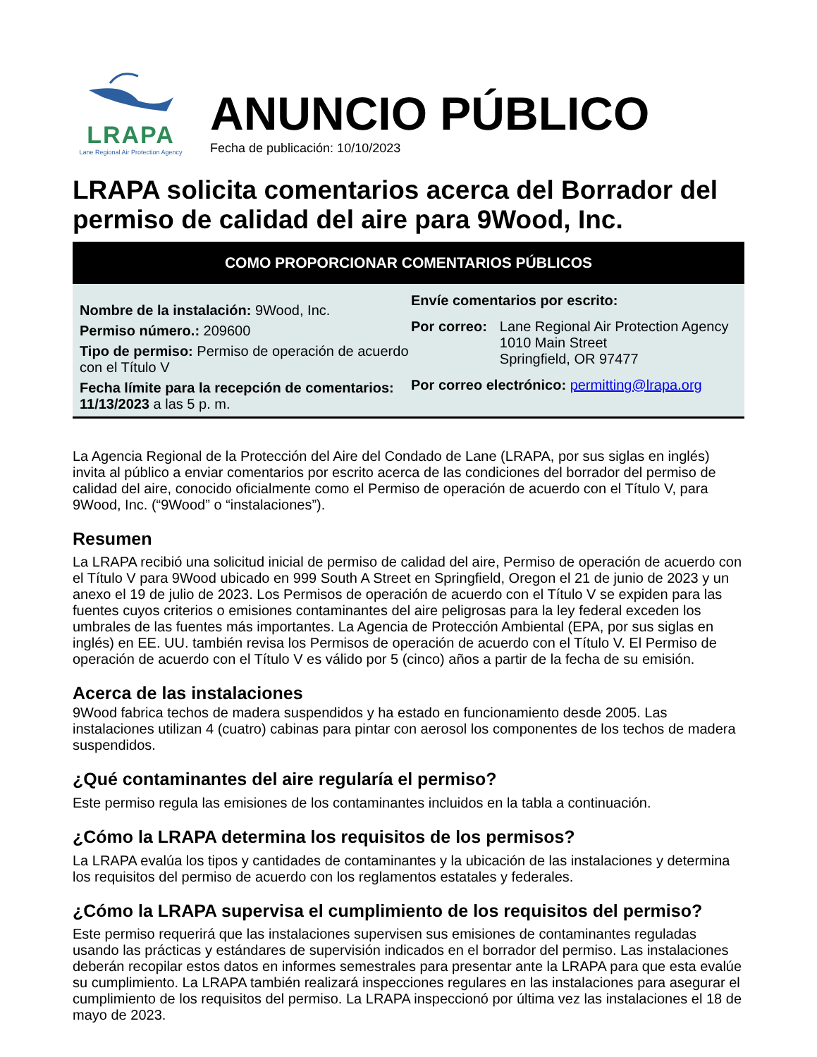LRAPA
Lane Regional Air Protection Agency
ANUNCIO PÚBLICO
Fecha de publicación: 10/10/2023
LRAPA solicita comentarios acerca del Borrador del permiso de calidad del aire para 9Wood, Inc.
COMO PROPORCIONAR COMENTARIOS PÚBLICOS
Nombre de la instalación: 9Wood, Inc.
Permiso número.: 209600
Tipo de permiso: Permiso de operación de acuerdo con el Título V
Fecha límite para la recepción de comentarios: 11/13/2023 a las 5 p. m.
Envíe comentarios por escrito:
Por correo: Lane Regional Air Protection Agency
1010 Main Street
Springfield, OR 97477
Por correo electrónico: permitting@lrapa.org
La Agencia Regional de la Protección del Aire del Condado de Lane (LRAPA, por sus siglas en inglés) invita al público a enviar comentarios por escrito acerca de las condiciones del borrador del permiso de calidad del aire, conocido oficialmente como el Permiso de operación de acuerdo con el Título V, para 9Wood, Inc. (“9Wood” o “instalaciones”).
Resumen
La LRAPA recibió una solicitud inicial de permiso de calidad del aire, Permiso de operación de acuerdo con el Título V para 9Wood ubicado en 999 South A Street en Springfield, Oregon el 21 de junio de 2023 y un anexo el 19 de julio de 2023. Los Permisos de operación de acuerdo con el Título V se expiden para las fuentes cuyos criterios o emisiones contaminantes del aire peligrosas para la ley federal exceden los umbrales de las fuentes más importantes. La Agencia de Protección Ambiental (EPA, por sus siglas en inglés) en EE. UU. también revisa los Permisos de operación de acuerdo con el Título V. El Permiso de operación de acuerdo con el Título V es válido por 5 (cinco) años a partir de la fecha de su emisión.
Acerca de las instalaciones
9Wood fabrica techos de madera suspendidos y ha estado en funcionamiento desde 2005. Las instalaciones utilizan 4 (cuatro) cabinas para pintar con aerosol los componentes de los techos de madera suspendidos.
¿Qué contaminantes del aire regularía el permiso?
Este permiso regula las emisiones de los contaminantes incluidos en la tabla a continuación.
¿Cómo la LRAPA determina los requisitos de los permisos?
La LRAPA evalúa los tipos y cantidades de contaminantes y la ubicación de las instalaciones y determina los requisitos del permiso de acuerdo con los reglamentos estatales y federales.
¿Cómo la LRAPA supervisa el cumplimiento de los requisitos del permiso?
Este permiso requerirá que las instalaciones supervisen sus emisiones de contaminantes reguladas usando las prácticas y estándares de supervisión indicados en el borrador del permiso. Las instalaciones deberán recopilar estos datos en informes semestrales para presentar ante la LRAPA para que esta evalúe su cumplimiento. La LRAPA también realizará inspecciones regulares en las instalaciones para asegurar el cumplimiento de los requisitos del permiso. La LRAPA inspeccionó por última vez las instalaciones el 18 de mayo de 2023.